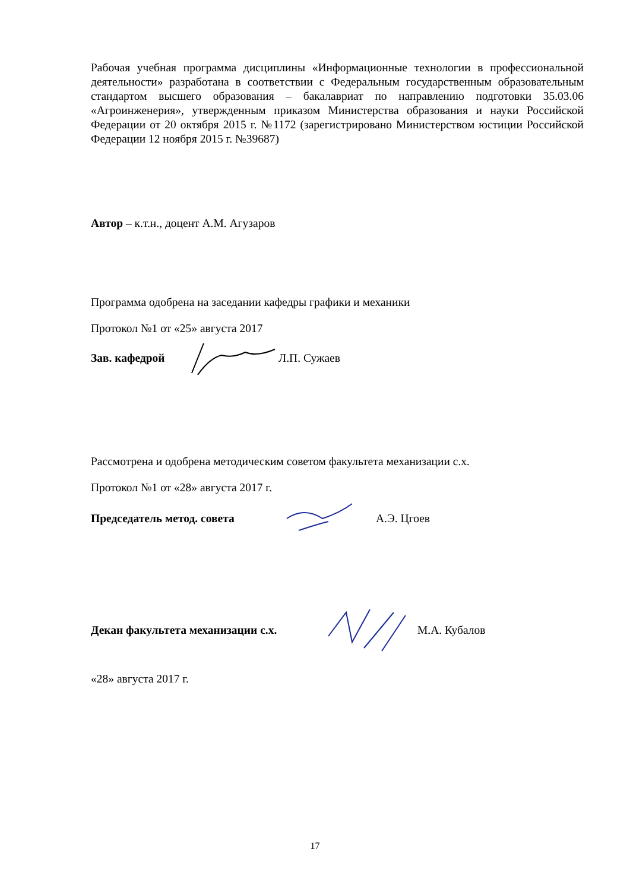Рабочая учебная программа дисциплины «Информационные технологии в профессиональной деятельности» разработана в соответствии с Федеральным государственным образовательным стандартом высшего образования – бакалавриат по направлению подготовки 35.03.06 «Агроинженерия», утвержденным приказом Министерства образования и науки Российской Федерации от 20 октября 2015 г. №1172 (зарегистрировано Министерством юстиции Российской Федерации 12 ноября 2015 г. №39687)
Автор – к.т.н., доцент А.М. Агузаров
Программа одобрена на заседании кафедры графики и механики
Протокол №1 от «25» августа 2017
Зав. кафедрой Л.П. Сужаев
Рассмотрена и одобрена методическим советом факультета механизации с.х.
Протокол №1 от «28» августа 2017 г.
Председатель метод. совета А.Э. Цгоев
Декан факультета механизации с.х. М.А. Кубалов
«28» августа 2017 г.
17